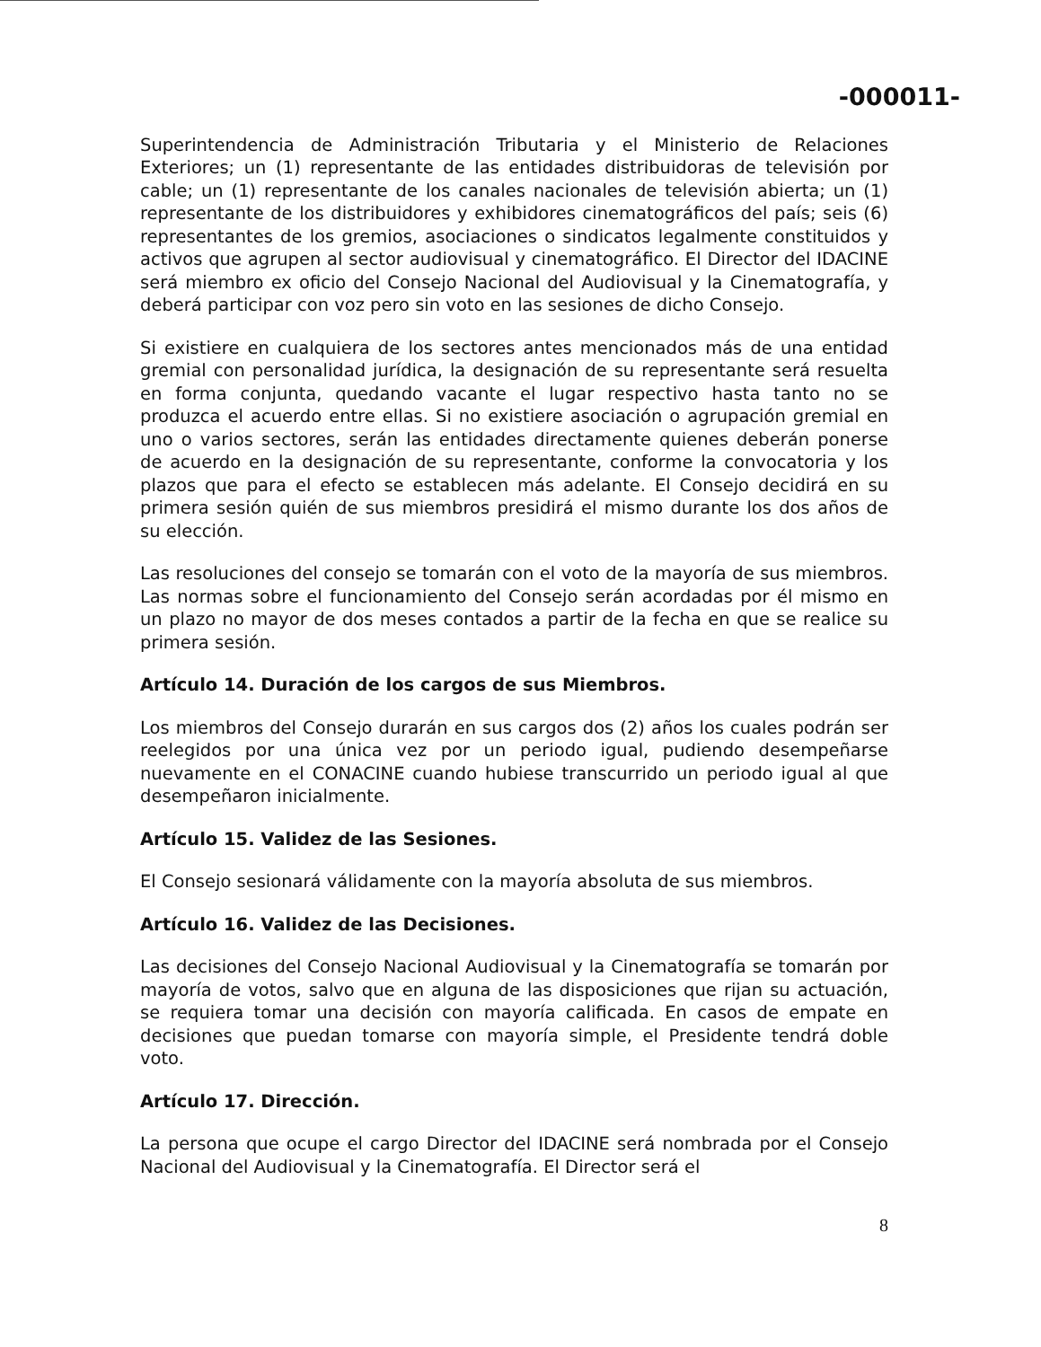-000011-
Superintendencia de Administración Tributaria y el Ministerio de Relaciones Exteriores; un (1) representante de las entidades distribuidoras de televisión por cable; un (1) representante de los canales nacionales de televisión abierta; un (1) representante de los distribuidores y exhibidores cinematográficos del país; seis (6) representantes de los gremios, asociaciones o sindicatos legalmente constituidos y activos que agrupen al sector audiovisual y cinematográfico. El Director del IDACINE será miembro ex oficio del Consejo Nacional del Audiovisual y la Cinematografía, y deberá participar con voz pero sin voto en las sesiones de dicho Consejo.
Si existiere en cualquiera de los sectores antes mencionados más de una entidad gremial con personalidad jurídica, la designación de su representante será resuelta en forma conjunta, quedando vacante el lugar respectivo hasta tanto no se produzca el acuerdo entre ellas. Si no existiere asociación o agrupación gremial en uno o varios sectores, serán las entidades directamente quienes deberán ponerse de acuerdo en la designación de su representante, conforme la convocatoria y los plazos que para el efecto se establecen más adelante. El Consejo decidirá en su primera sesión quién de sus miembros presidirá el mismo durante los dos años de su elección.
Las resoluciones del consejo se tomarán con el voto de la mayoría de sus miembros. Las normas sobre el funcionamiento del Consejo serán acordadas por él mismo en un plazo no mayor de dos meses contados a partir de la fecha en que se realice su primera sesión.
Artículo 14. Duración de los cargos de sus Miembros.
Los miembros del Consejo durarán en sus cargos dos (2) años los cuales podrán ser reelegidos por una única vez por un periodo igual, pudiendo desempeñarse nuevamente en el CONACINE cuando hubiese transcurrido un periodo igual al que desempeñaron inicialmente.
Artículo 15. Validez de las Sesiones.
El Consejo sesionará válidamente con la mayoría absoluta de sus miembros.
Artículo 16. Validez de las Decisiones.
Las decisiones del Consejo Nacional Audiovisual y la Cinematografía se tomarán por mayoría de votos, salvo que en alguna de las disposiciones que rijan su actuación, se requiera tomar una decisión con mayoría calificada. En casos de empate en decisiones que puedan tomarse con mayoría simple, el Presidente tendrá doble voto.
Artículo 17. Dirección.
La persona que ocupe el cargo Director del IDACINE será nombrada por el Consejo Nacional del Audiovisual y la Cinematografía. El Director será el
8